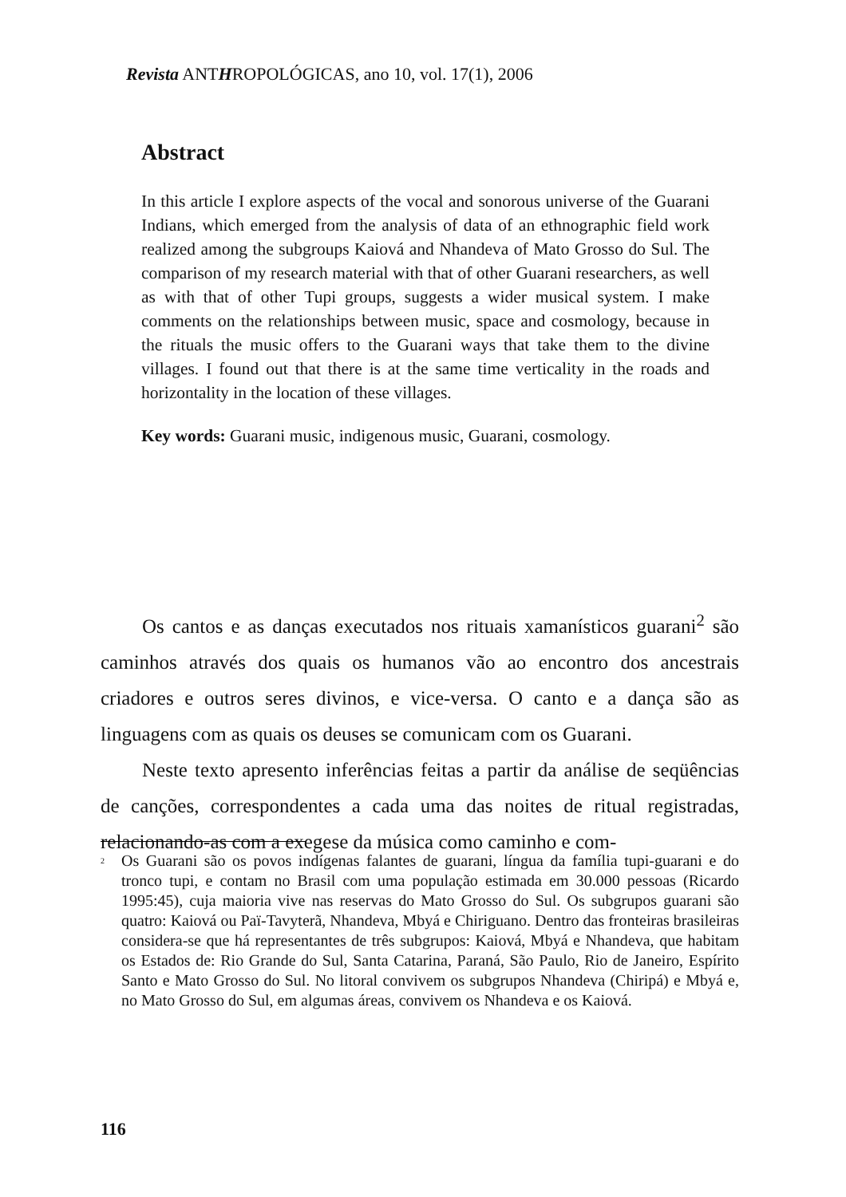Revista ANTHROPOLÓGICAS, ano 10, vol. 17(1), 2006
Abstract
In this article I explore aspects of the vocal and sonorous universe of the Guarani Indians, which emerged from the analysis of data of an ethnographic field work realized among the subgroups Kaiová and Nhandeva of Mato Grosso do Sul. The comparison of my research material with that of other Guarani researchers, as well as with that of other Tupi groups, suggests a wider musical system. I make comments on the relationships between music, space and cosmology, because in the rituals the music offers to the Guarani ways that take them to the divine villages. I found out that there is at the same time verticality in the roads and horizontality in the location of these villages.
Key words: Guarani music, indigenous music, Guarani, cosmology.
Os cantos e as danças executados nos rituais xamanísticos guarani<sup>2</sup> são caminhos através dos quais os humanos vão ao encontro dos ancestrais criadores e outros seres divinos, e vice-versa. O canto e a dança são as linguagens com as quais os deuses se comunicam com os Guarani.
Neste texto apresento inferências feitas a partir da análise de seqüências de canções, correspondentes a cada uma das noites de ritual registradas, relacionando-as com a exegese da música como caminho e com-
<sup>2</sup> Os Guarani são os povos indígenas falantes de guarani, língua da família tupi-guarani e do tronco tupi, e contam no Brasil com uma população estimada em 30.000 pessoas (Ricardo 1995:45), cuja maioria vive nas reservas do Mato Grosso do Sul. Os subgrupos guarani são quatro: Kaiová ou Paï-Tavyterã, Nhandeva, Mbyá e Chiriguano. Dentro das fronteiras brasileiras considera-se que há representantes de três subgrupos: Kaiová, Mbyá e Nhandeva, que habitam os Estados de: Rio Grande do Sul, Santa Catarina, Paraná, São Paulo, Rio de Janeiro, Espírito Santo e Mato Grosso do Sul. No litoral convivem os subgrupos Nhandeva (Chiripá) e Mbyá e, no Mato Grosso do Sul, em algumas áreas, convivem os Nhandeva e os Kaiová.
116